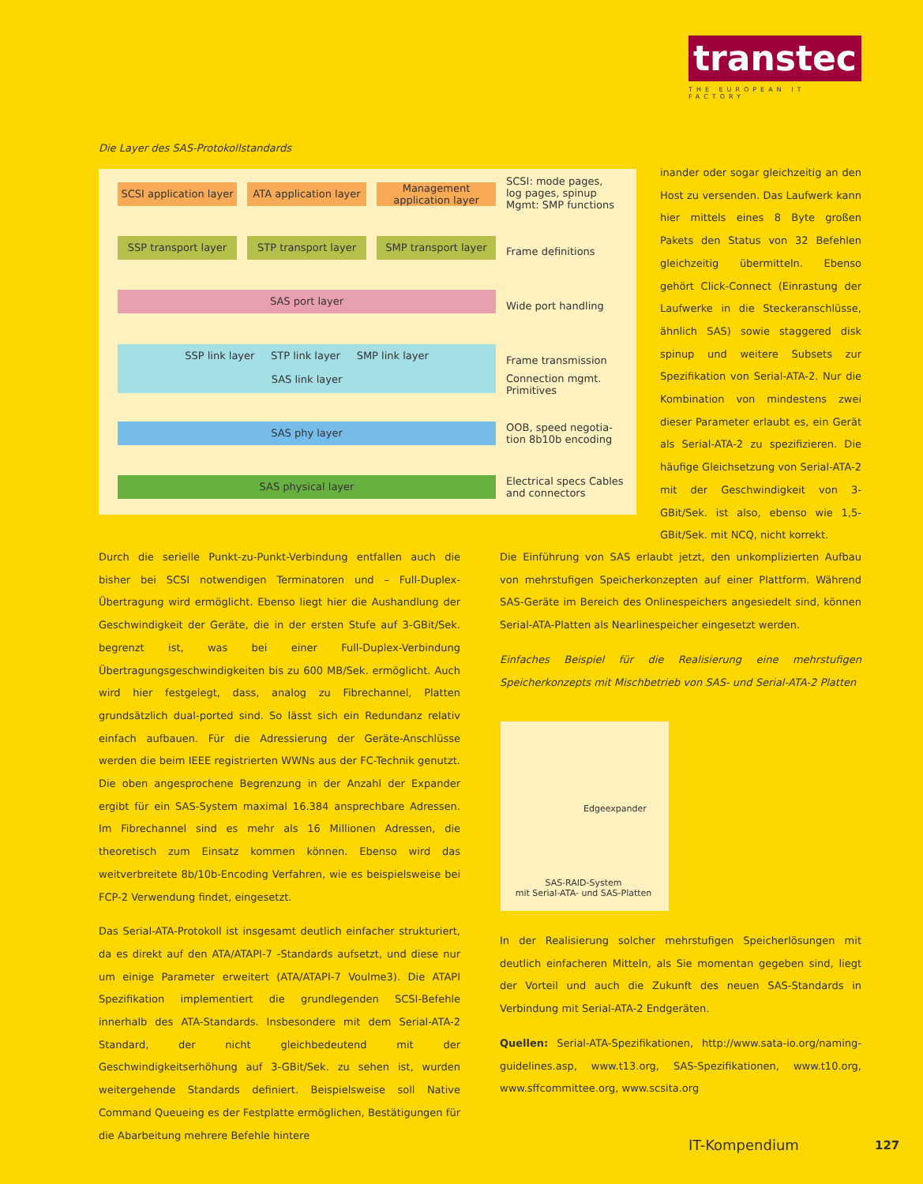transtec
THE EUROPEAN IT FACTORY
Die Layer des SAS-Protokollstandards
SCSI application layer
ATA application layer
Management application layer
SCSI: mode pages,
log pages, spinup
Mgmt: SMP functions
SSP transport layer STP transport layer SMP transport layer
Frame definitions
SAS port layer
Wide port handling
SSP link layer STP link layer SMP link layer
SAS link layer
Frame transmission
Connection mgmt.
Primitives
SAS phy layer
OOB, speed negotia-
tion 8b10b encoding
SAS physical layer
Electrical specs Cables
and connectors
inander oder sogar gleichzeitig an den Host zu versenden. Das Laufwerk kann hier mittels eines 8 Byte großen Pakets den Status von 32 Befehlen gleichzeitig übermitteln. Ebenso gehört Click-Connect (Einrastung der Laufwerke in die Steckeranschlüsse, ähnlich SAS) sowie staggered disk spinup und weitere Subsets zur Spezifikation von Serial-ATA-2. Nur die Kombination von mindestens zwei dieser Parameter erlaubt es, ein Gerät als Serial-ATA-2 zu spezifizieren. Die häufige Gleichsetzung von Serial-ATA-2 mit der Geschwindigkeit von 3-GBit/Sek. ist also, ebenso wie 1,5-GBit/Sek. mit NCQ, nicht korrekt.
Durch die serielle Punkt-zu-Punkt-Verbindung entfallen auch die bisher bei SCSI notwendigen Terminatoren und – Full-Duplex-Übertragung wird ermöglicht. Ebenso liegt hier die Aushandlung der Geschwindigkeit der Geräte, die in der ersten Stufe auf 3-GBit/Sek. begrenzt ist, was bei einer Full-Duplex-Verbindung Übertragungsgeschwindigkeiten bis zu 600 MB/Sek. ermöglicht. Auch wird hier festgelegt, dass, analog zu Fibrechannel, Platten grundsätzlich dual-ported sind. So lässt sich ein Redundanz relativ einfach aufbauen. Für die Adressierung der Geräte-Anschlüsse werden die beim IEEE registrierten WWNs aus der FC-Technik genutzt. Die oben angesprochene Begrenzung in der Anzahl der Expander ergibt für ein SAS-System maximal 16.384 ansprechbare Adressen. Im Fibrechannel sind es mehr als 16 Millionen Adressen, die theoretisch zum Einsatz kommen können. Ebenso wird das weitverbreitete 8b/10b-Encoding Verfahren, wie es beispielsweise bei FCP-2 Verwendung findet, eingesetzt.
Das Serial-ATA-Protokoll ist insgesamt deutlich einfacher strukturiert, da es direkt auf den ATA/ATAPI-7 -Standards aufsetzt, und diese nur um einige Parameter erweitert (ATA/ATAPI-7 Voulme3). Die ATAPI Spezifikation implementiert die grundlegenden SCSI-Befehle innerhalb des ATA-Standards. Insbesondere mit dem Serial-ATA-2 Standard, der nicht gleichbedeutend mit der Geschwindigkeitserhöhung auf 3-GBit/Sek. zu sehen ist, wurden weitergehende Standards definiert. Beispielsweise soll Native Command Queueing es der Festplatte ermöglichen, Bestätigungen für die Abarbeitung mehrere Befehle hintere
Die Einführung von SAS erlaubt jetzt, den unkomplizierten Aufbau von mehrstufigen Speicherkonzepten auf einer Plattform. Während SAS-Geräte im Bereich des Onlinespeichers angesiedelt sind, können Serial-ATA-Platten als Nearlinespeicher eingesetzt werden.
Einfaches Beispiel für die Realisierung eine mehrstufigen Speicherkonzepts mit Mischbetrieb von SAS- und Serial-ATA-2 Platten
Edgeexpander
SAS-RAID-System
mit Serial-ATA- und SAS-Platten
In der Realisierung solcher mehrstufigen Speicherlösungen mit deutlich einfacheren Mitteln, als Sie momentan gegeben sind, liegt der Vorteil und auch die Zukunft des neuen SAS-Standards in Verbindung mit Serial-ATA-2 Endgeräten.
Quellen: Serial-ATA-Spezifikationen, http://www.sata-io.org/naming-guidelines.asp, www.t13.org, SAS-Spezifikationen, www.t10.org, www.sffcommittee.org, www.scsita.org
IT-Kompendium 127